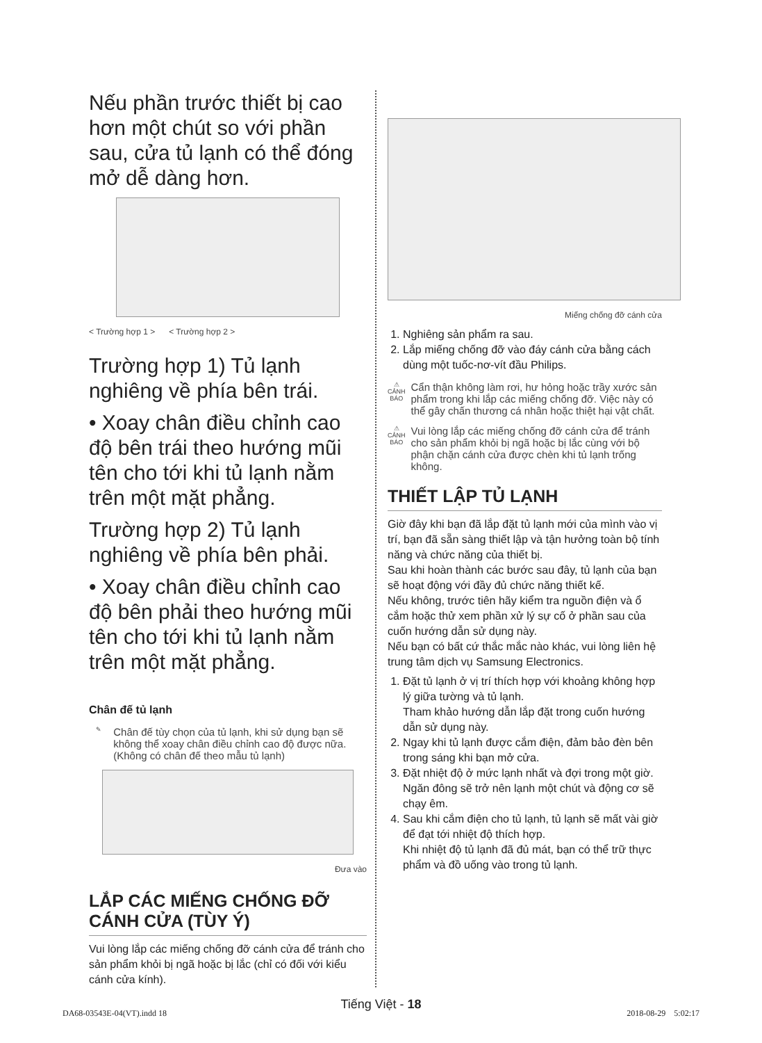Nếu phần trước thiết bị cao hơn một chút so với phần sau, cửa tủ lạnh có thể đóng mở dễ dàng hơn.
< Trường hợp 1 > < Trường hợp 2 >
Trường hợp 1) Tủ lạnh nghiêng về phía bên trái.
• Xoay chân điều chỉnh cao độ bên trái theo hướng mũi tên cho tới khi tủ lạnh nằm trên một mặt phẳng.
Trường hợp 2) Tủ lạnh nghiêng về phía bên phải.
• Xoay chân điều chỉnh cao độ bên phải theo hướng mũi tên cho tới khi tủ lạnh nằm trên một mặt phẳng.
Chân đế tủ lạnh
✎
Chân đế tùy chọn của tủ lạnh, khi sử dụng bạn sẽ không thể xoay chân điều chỉnh cao độ được nữa.
(Không có chân đế theo mẫu tủ lạnh)
Đưa vào
LẮP CÁC MIẾNG CHỐNG ĐỠ CÁNH CỬA (TÙY Ý)
Vui lòng lắp các miếng chống đỡ cánh cửa để tránh cho sản phẩm khỏi bị ngã hoặc bị lắc (chỉ có đối với kiểu cánh cửa kính).
Miếng chống đỡ cánh cửa
1. Nghiêng sản phẩm ra sau.
2. Lắp miếng chống đỡ vào đáy cánh cửa bằng cách dùng một tuốc-nơ-vít đầu Philips.
⚠
CẢNH BÁO
Cẩn thận không làm rơi, hư hỏng hoặc trầy xước sản phẩm trong khi lắp các miếng chống đỡ. Việc này có thể gây chấn thương cá nhân hoặc thiệt hại vật chất.
⚠
CẢNH BÁO
Vui lòng lắp các miếng chống đỡ cánh cửa để tránh cho sản phẩm khỏi bị ngã hoặc bị lắc cùng với bộ phận chặn cánh cửa được chèn khi tủ lạnh trống không.
THIẾT LẬP TỦ LẠNH
Giờ đây khi bạn đã lắp đặt tủ lạnh mới của mình vào vị trí, bạn đã sẵn sàng thiết lập và tận hưởng toàn bộ tính năng và chức năng của thiết bị.
Sau khi hoàn thành các bước sau đây, tủ lạnh của bạn sẽ hoạt động với đầy đủ chức năng thiết kế.
Nếu không, trước tiên hãy kiểm tra nguồn điện và ổ cắm hoặc thử xem phần xử lý sự cố ở phần sau của cuốn hướng dẫn sử dụng này.
Nếu bạn có bất cứ thắc mắc nào khác, vui lòng liên hệ trung tâm dịch vụ Samsung Electronics.
1. Đặt tủ lạnh ở vị trí thích hợp với khoảng không hợp lý giữa tường và tủ lạnh.
Tham khảo hướng dẫn lắp đặt trong cuốn hướng dẫn sử dụng này.
2. Ngay khi tủ lạnh được cắm điện, đảm bảo đèn bên trong sáng khi bạn mở cửa.
3. Đặt nhiệt độ ở mức lạnh nhất và đợi trong một giờ.
Ngăn đông sẽ trở nên lạnh một chút và động cơ sẽ chạy êm.
4. Sau khi cắm điện cho tủ lạnh, tủ lạnh sẽ mất vài giờ để đạt tới nhiệt độ thích hợp.
Khi nhiệt độ tủ lạnh đã đủ mát, bạn có thể trữ thực phẩm và đồ uống vào trong tủ lạnh.
Tiếng Việt - 18
DA68-03543E-04(VT).indd 18 2018-08-29 5:02:17